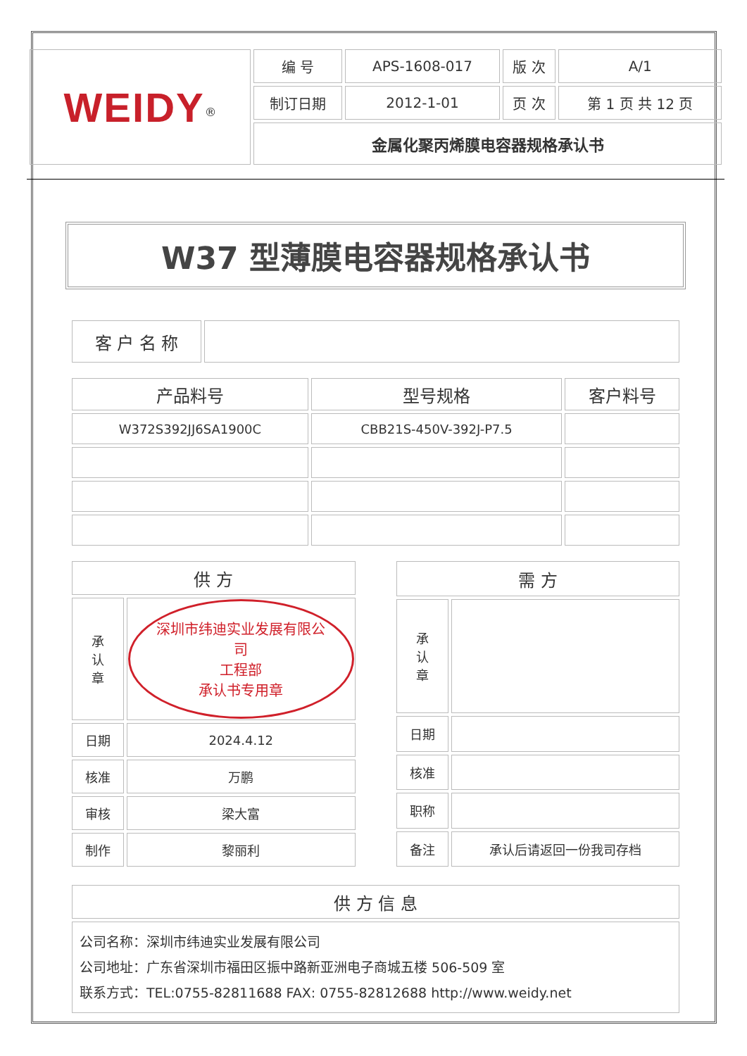| WEIDY<sup>®</sup> | 编 号 | APS-1608-017 | 版 次 | A/1 |
| | 制订日期 | 2012-1-01 | 页 次 | 第 1 页 共 12 页 |
| | 金属化聚丙烯膜电容器规格承认书 | | | |
W37 型薄膜电容器规格承认书
| 客 户 名 称 | |
| 产品料号 | 型号规格 | 客户料号 |
| --- | --- | --- |
| W372S392JJ6SA1900C | CBB21S-450V-392J-P7.5 | |
| 供 方 | |
| 承 认 章 | 深圳市纬迪实业发展有限公司 工程部 承认书专用章 |
| 日期 | 2024.4.12 |
| 核准 | 万鹏 |
| 审核 | 梁大富 |
| 制作 | 黎丽利 |
| 需 方 | |
| 承 认 章 | |
| 日期 | |
| 核准 | |
| 职称 | |
| 备注 | 承认后请返回一份我司存档 |
| 供 方 信 息 |
| 公司名称：深圳市纬迪实业发展有限公司 公司地址：广东省深圳市福田区振中路新亚洲电子商城五楼 506-509 室 联系方式：TEL:0755-82811688 FAX: 0755-82812688 http://www.weidy.net |